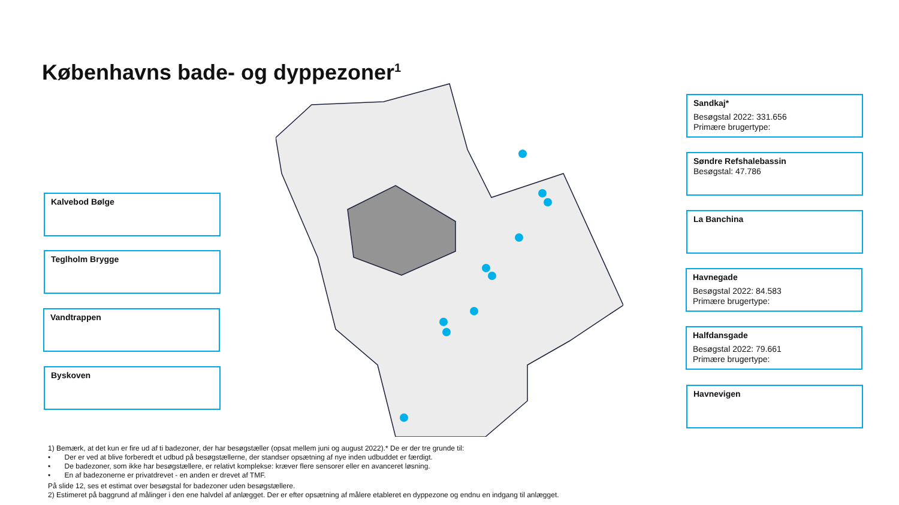Københavns bade- og dyppezoner<sup>1</sup>
Sandkaj*
Besøgstal 2022: 331.656
Primære brugertype:
Søndre Refshalebassin
Besøgstal: 47.786
La Banchina
Havnegade
Besøgstal 2022: 84.583
Primære brugertype:
Halfdansgade
Besøgstal 2022: 79.661
Primære brugertype:
Havnevigen
Kalvebod Bølge
Teglholm Brygge
Vandtrappen
Byskoven
1) Bemærk, at det kun er fire ud af ti badezoner, der har besøgstæller (opsat mellem juni og august 2022).* De er der tre grunde til:
• Der er ved at blive forberedt et udbud på besøgstællerne, der standser opsætning af nye inden udbuddet er færdigt.
• De badezoner, som ikke har besøgstællere, er relativt komplekse: kræver flere sensorer eller en avanceret løsning.
• En af badezonerne er privatdrevet - en anden er drevet af TMF.
På slide 12, ses et estimat over besøgstal for badezoner uden besøgstællere.
2) Estimeret på baggrund af målinger i den ene halvdel af anlægget. Der er efter opsætning af målere etableret en dyppezone og endnu en indgang til anlægget.